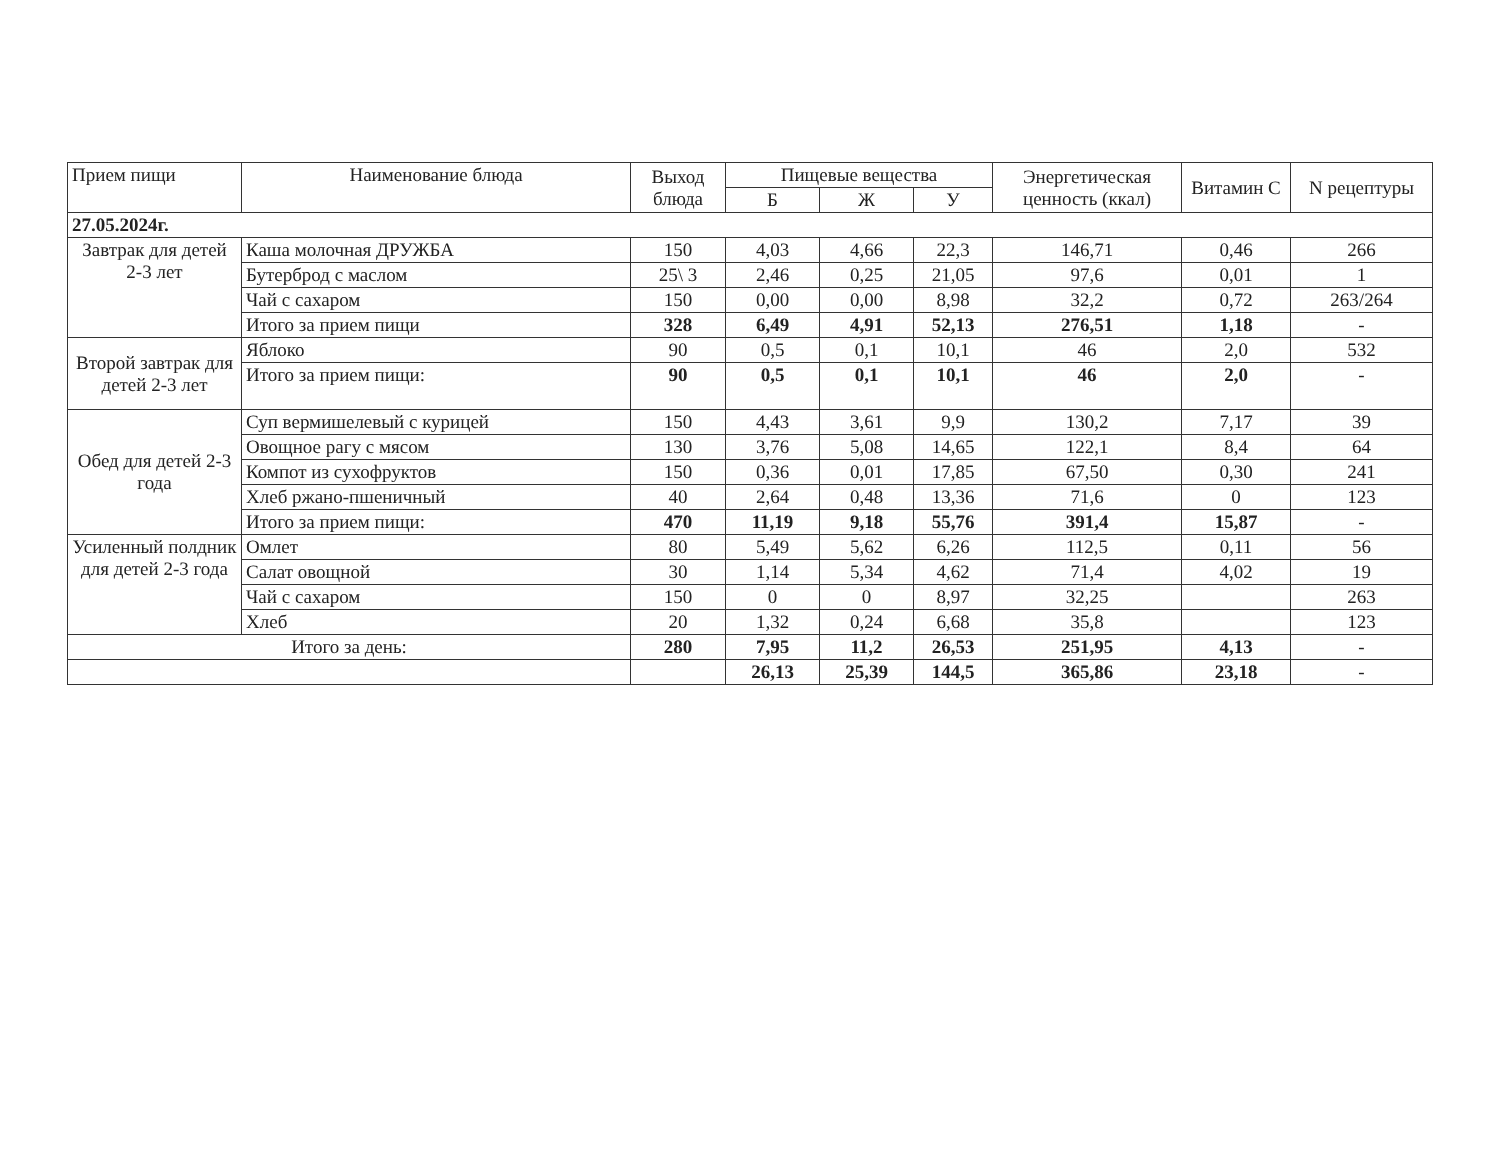| Прием пищи | Наименование блюда | Выход блюда | Пищевые вещества | | | Энергетическая ценность (ккал) | Витамин С | N рецептуры |
| --- | --- | --- | --- | --- | --- | --- | --- | --- |
| | | | Б | Ж | У | | | |
| 27.05.2024г. | | | | | | | | |
| Завтрак для детей 2-3 лет | Каша молочная ДРУЖБА | 150 | 4,03 | 4,66 | 22,3 | 146,71 | 0,46 | 266 |
| | Бутерброд с маслом | 25\ 3 | 2,46 | 0,25 | 21,05 | 97,6 | 0,01 | 1 |
| | Чай с сахаром | 150 | 0,00 | 0,00 | 8,98 | 32,2 | 0,72 | 263/264 |
| | Итого за прием пищи | 328 | 6,49 | 4,91 | 52,13 | 276,51 | 1,18 | - |
| Второй завтрак для детей 2-3 лет | Яблоко | 90 | 0,5 | 0,1 | 10,1 | 46 | 2,0 | 532 |
| | Итого за прием пищи: | 90 | 0,5 | 0,1 | 10,1 | 46 | 2,0 | - |
| Обед для детей 2-3 года | Суп вермишелевый с курицей | 150 | 4,43 | 3,61 | 9,9 | 130,2 | 7,17 | 39 |
| | Овощное рагу с мясом | 130 | 3,76 | 5,08 | 14,65 | 122,1 | 8,4 | 64 |
| | Компот из сухофруктов | 150 | 0,36 | 0,01 | 17,85 | 67,50 | 0,30 | 241 |
| | Хлеб ржано-пшеничный | 40 | 2,64 | 0,48 | 13,36 | 71,6 | 0 | 123 |
| | Итого за прием пищи: | 470 | 11,19 | 9,18 | 55,76 | 391,4 | 15,87 | - |
| Усиленный полдник для детей 2-3 года | Омлет | 80 | 5,49 | 5,62 | 6,26 | 112,5 | 0,11 | 56 |
| | Салат овощной | 30 | 1,14 | 5,34 | 4,62 | 71,4 | 4,02 | 19 |
| | Чай с сахаром | 150 | 0 | 0 | 8,97 | 32,25 | | 263 |
| | Хлеб | 20 | 1,32 | 0,24 | 6,68 | 35,8 | | 123 |
| Итого за день: | | 280 | 7,95 | 11,2 | 26,53 | 251,95 | 4,13 | - |
| | | | 26,13 | 25,39 | 144,5 | 365,86 | 23,18 | - |